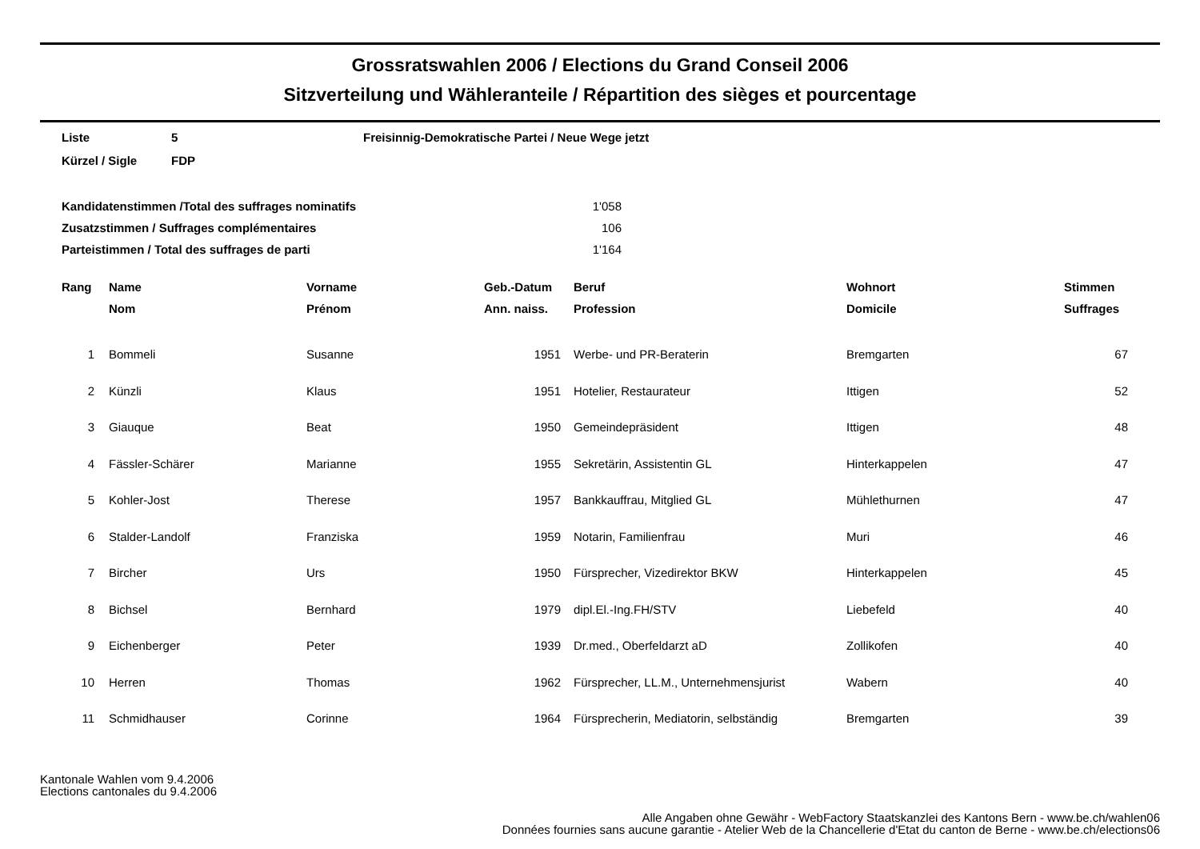Grossratswahlen 2006 / Elections du Grand Conseil 2006
Sitzverteilung und Wähleranteile / Répartition des sièges et pourcentage
Liste 5 Freisinnig-Demokratische Partei / Neue Wege jetzt
Kürzel / Sigle FDP
Kandidatenstimmen /Total des suffrages nominatifs 1'058
Zusatzstimmen / Suffrages complémentaires 106
Parteistimmen / Total des suffrages de parti 1'164
| Rang | Name | Vorname | Geb.-Datum | Beruf | Wohnort | Stimmen |
| --- | --- | --- | --- | --- | --- | --- |
| | Nom | Prénom | Ann. naiss. | Profession | Domicile | Suffrages |
| 1 | Bommeli | Susanne | 1951 | Werbe- und PR-Beraterin | Bremgarten | 67 |
| 2 | Künzli | Klaus | 1951 | Hotelier, Restaurateur | Ittigen | 52 |
| 3 | Giauque | Beat | 1950 | Gemeindepräsident | Ittigen | 48 |
| 4 | Fässler-Schärer | Marianne | 1955 | Sekretärin, Assistentin GL | Hinterkappelen | 47 |
| 5 | Kohler-Jost | Therese | 1957 | Bankkauffrau, Mitglied GL | Mühlethurnen | 47 |
| 6 | Stalder-Landolf | Franziska | 1959 | Notarin, Familienfrau | Muri | 46 |
| 7 | Bircher | Urs | 1950 | Fürsprecher, Vizedirektor BKW | Hinterkappelen | 45 |
| 8 | Bichsel | Bernhard | 1979 | dipl.El.-Ing.FH/STV | Liebefeld | 40 |
| 9 | Eichenberger | Peter | 1939 | Dr.med., Oberfeldarzt aD | Zollikofen | 40 |
| 10 | Herren | Thomas | 1962 | Fürsprecher, LL.M., Unternehmensjurist | Wabern | 40 |
| 11 | Schmidhauser | Corinne | 1964 | Fürsprecherin, Mediatorin, selbständig | Bremgarten | 39 |
Kantonale Wahlen vom 9.4.2006
Elections cantonales du 9.4.2006
Alle Angaben ohne Gewähr - WebFactory Staatskanzlei des Kantons Bern - www.be.ch/wahlen06
Données fournies sans aucune garantie - Atelier Web de la Chancellerie d'Etat du canton de Berne - www.be.ch/elections06